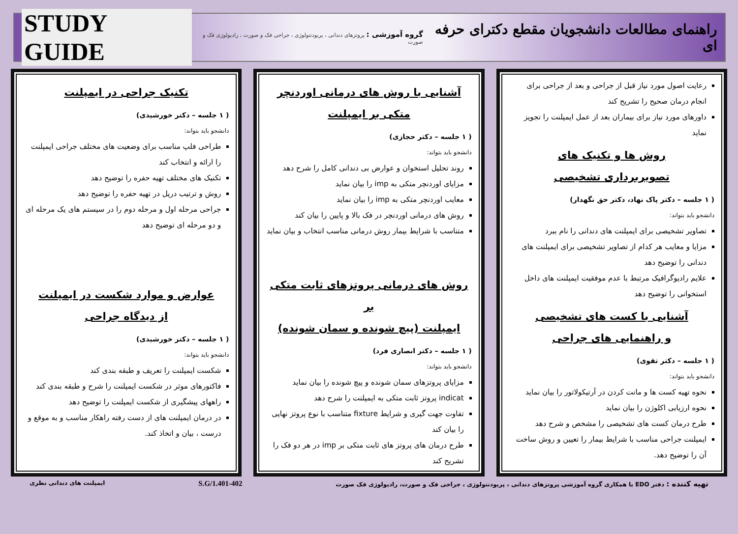راهنمای مطالعات دانشجویان مقطع دکترای حرفه ای
گروه آموزشی : پروتزهای دندانی ، پریودنتولوژی ، جراحی فک و صورت ، رادیولوژی فک و صورت
STUDY GUIDE
رعایت اصول مورد نیاز قبل از جراحی و بعد از جراحی برای انجام درمان صحیح را تشریح کند
داورهای مورد نیاز برای بیماران بعد از عمل ایمپلنت را تجویز نماید
روش ها و تکنیک های
تصویربرداری تشخیصی
( ۱ جلسه – دکتر پاک نهاد، دکتر حق نگهدار)
دانشجو باید بتواند:
تصاویر تشخیصی برای ایمپلنت های دندانی را نام ببرد
مزایا و معایب هر کدام از تصاویر تشخیصی برای ایمپلنت های دندانی را توضیح دهد
علایم رادیوگرافیک مرتبط با عدم موفقیت ایمپلنت های داخل استخوانی را توضیح دهد
آشنایی با کست های تشخیصی
و راهنمایی های جراحی
( ۱ جلسه – دکتر تقوی)
دانشجو باید بتواند:
نحوه تهیه کست ها و مانت کردن در آرتیکولاتور را بیان نماید
نحوه ارزیابی اکلوژن را بیان نماید
طرح درمان کست های تشخیصی را مشخص و شرح دهد
ایمپلنت جراحی مناسب با شرایط بیمار را تعیین و روش ساخت آن را توضیح دهد.
آشنایی با روش های درمانی اوردنچر
متکی بر ایمپلنت
( ۱ جلسه – دکتر حجازی)
دانشجو باید بتواند:
روند تحلیل استخوان و عوارض بی دندانی کامل را شرح دهد
مزایای اوردنچر متکی به imp را بیان نماید
معایب اوردنچر متکی به imp را بیان نماید
روش های درمانی اوردنچر در فک بالا و پایین را بیان کند
متناسب با شرایط بیمار روش درمانی مناسب انتخاب و بیان نماید
روش های درمانی پروتزهای ثابت متکی بر
ایمپلنت (پیچ شونده و سمان شونده)
( ۱ جلسه – دکتر انصاری فرد)
دانشجو باید بتواند:
مزایای پروتزهای سمان شونده و پیچ شونده را بیان نماید
indicat پروتز ثابت متکی به ایمپلنت را شرح دهد
تفاوت جهت گیری و شرایط fixture متناسب با نوع پروتز نهایی را بیان کند
طرح درمان های پروتز های ثابت متکی بر imp در هر دو فک را تشریح کند
تکنیک جراحی در ایمپلنت
( ۱ جلسه – دکتر خورشیدی)
دانشجو باید بتواند:
طراحی فلپ مناسب برای وضعیت های مختلف جراحی ایمپلنت را ارائه و انتخاب کند
تکنیک های مختلف تهیه حفره را توضیح دهد
روش و ترتیب دریل در تهیه حفره را توضیح دهد
جراحی مرحله اول و مرحله دوم را در سیستم های یک مرحله ای و دو مرحله ای توضیح دهد
عوارض و موارد شکست در ایمپلنت
از دیدگاه جراحی
( ۱ جلسه – دکتر خورشیدی)
دانشجو باید بتواند:
شکست ایمپلنت را تعریف و طبقه بندی کند
فاکتورهای موثر در شکست ایمپلنت را شرح و طبقه بندی کند
راههای پیشگیری از شکست ایمپلنت را توضیح دهد
در درمان ایمپلنت های از دست رفته راهکار مناسب و به موقع و درست ، بیان و اتخاذ کند.
تهیه کننده : دفتر EDO با همکاری گروه آموزشی پروتزهای دندانی ، پریودنتولوژی ، جراحی فک و صورت، رادیولوژی فک صورت
S.G/1.401-402
ایمپلنت های دندانی نظری